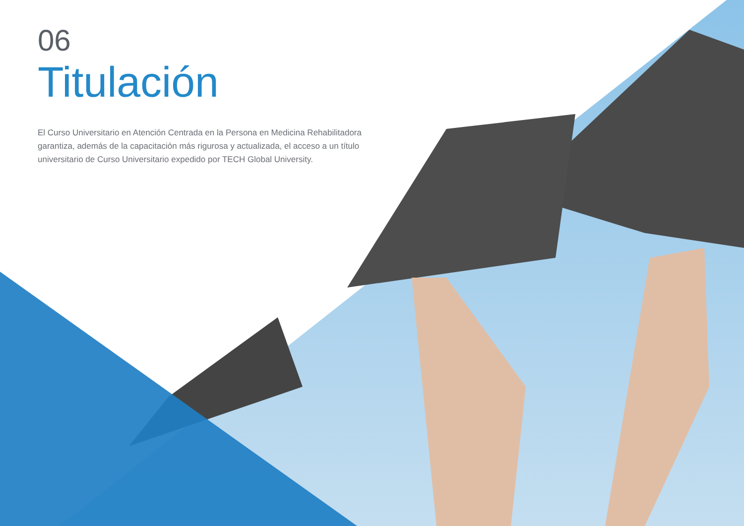06
Titulación
El Curso Universitario en Atención Centrada en la Persona en Medicina Rehabilitadora garantiza, además de la capacitación más rigurosa y actualizada, el acceso a un título universitario de Curso Universitario expedido por TECH Global University.